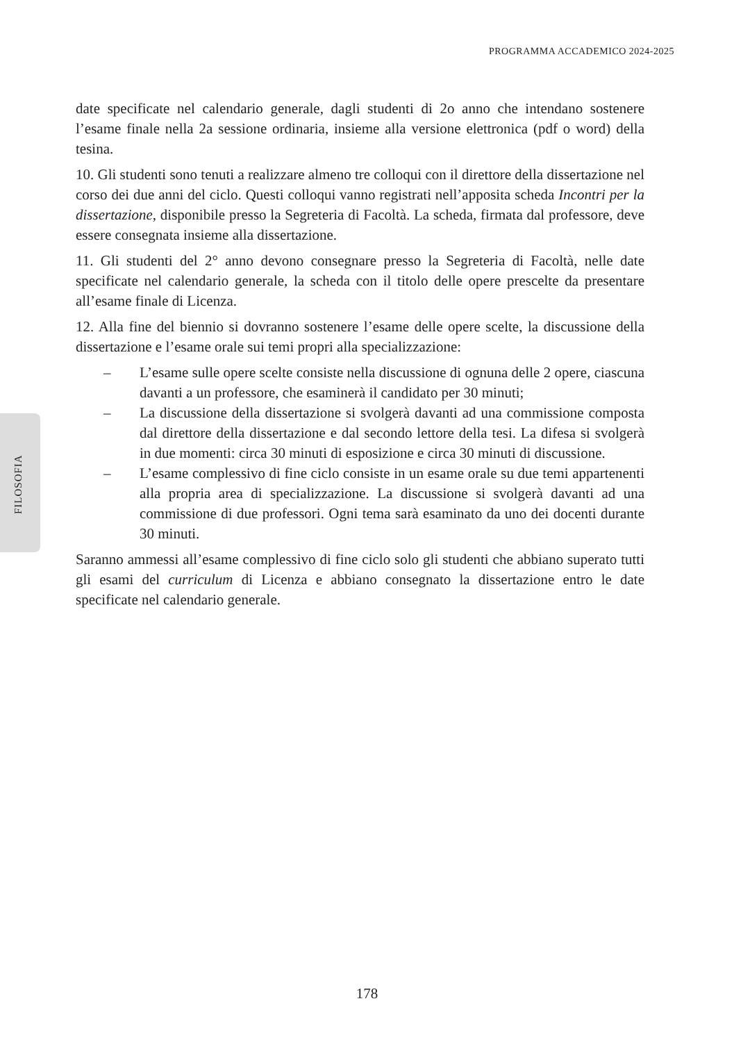PROGRAMMA ACCADEMICO 2024-2025
FILOSOFIA
date specificate nel calendario generale, dagli studenti di 2o anno che intendano sostenere l’esame finale nella 2a sessione ordinaria, insieme alla versione elettronica (pdf o word) della tesina.
10. Gli studenti sono tenuti a realizzare almeno tre colloqui con il direttore della dissertazione nel corso dei due anni del ciclo. Questi colloqui vanno registrati nell’apposita scheda Incontri per la dissertazione, disponibile presso la Segreteria di Facoltà. La scheda, firmata dal professore, deve essere consegnata insieme alla dissertazione.
11. Gli studenti del 2° anno devono consegnare presso la Segreteria di Facoltà, nelle date specificate nel calendario generale, la scheda con il titolo delle opere prescelte da presentare all’esame finale di Licenza.
12. Alla fine del biennio si dovranno sostenere l’esame delle opere scelte, la discussione della dissertazione e l’esame orale sui temi propri alla specializzazione:
– L’esame sulle opere scelte consiste nella discussione di ognuna delle 2 opere, ciascuna davanti a un professore, che esaminerà il candidato per 30 minuti;
– La discussione della dissertazione si svolgerà davanti ad una commissione composta dal direttore della dissertazione e dal secondo lettore della tesi. La difesa si svolgerà in due momenti: circa 30 minuti di esposizione e circa 30 minuti di discussione.
– L’esame complessivo di fine ciclo consiste in un esame orale su due temi appartenenti alla propria area di specializzazione. La discussione si svolgerà davanti ad una commissione di due professori. Ogni tema sarà esaminato da uno dei docenti durante 30 minuti.
Saranno ammessi all’esame complessivo di fine ciclo solo gli studenti che abbiano superato tutti gli esami del curriculum di Licenza e abbiano consegnato la dissertazione entro le date specificate nel calendario generale.
178